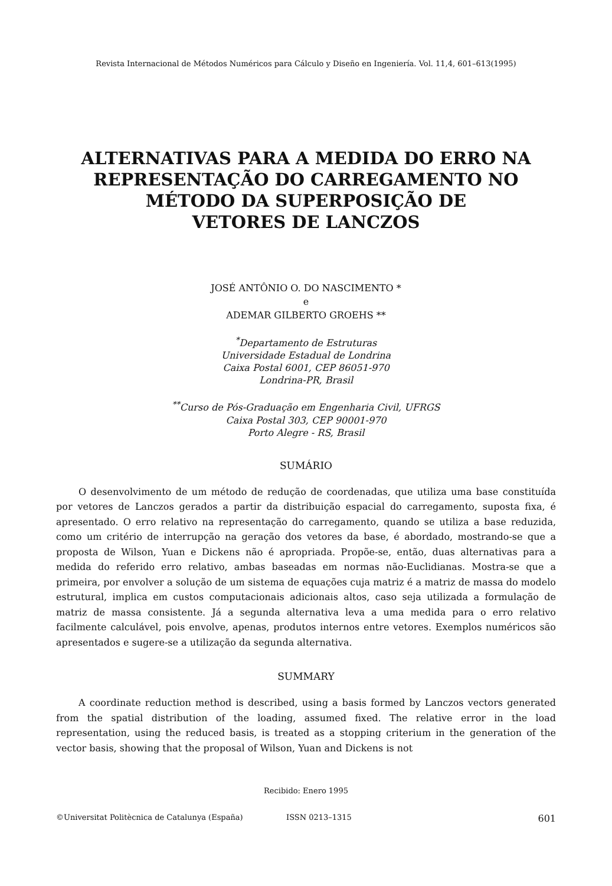Revista Internacional de Métodos Numéricos para Cálculo y Diseño en Ingeniería. Vol. 11,4, 601–613(1995)
ALTERNATIVAS PARA A MEDIDA DO ERRO NA
REPRESENTAÇÃO DO CARREGAMENTO NO
MÉTODO DA SUPERPOSIÇÃO DE
VETORES DE LANCZOS
JOSÉ ANTÔNIO O. DO NASCIMENTO *
e
ADEMAR GILBERTO GROEHS **
<sup>*</sup> Departamento de Estruturas
Universidade Estadual de Londrina
Caixa Postal 6001, CEP 86051-970
Londrina-PR, Brasil
<sup>**</sup> Curso de Pós-Graduação em Engenharia Civil, UFRGS
Caixa Postal 303, CEP 90001-970
Porto Alegre - RS, Brasil
SUMÁRIO
O desenvolvimento de um método de redução de coordenadas, que utiliza uma base constituída por vetores de Lanczos gerados a partir da distribuição espacial do carregamento, suposta fixa, é apresentado. O erro relativo na representação do carregamento, quando se utiliza a base reduzida, como um critério de interrupção na geração dos vetores da base, é abordado, mostrando-se que a proposta de Wilson, Yuan e Dickens não é apropriada. Propõe-se, então, duas alternativas para a medida do referido erro relativo, ambas baseadas em normas não-Euclidianas. Mostra-se que a primeira, por envolver a solução de um sistema de equações cuja matriz é a matriz de massa do modelo estrutural, implica em custos computacionais adicionais altos, caso seja utilizada a formulação de matriz de massa consistente. Já a segunda alternativa leva a uma medida para o erro relativo facilmente calculável, pois envolve, apenas, produtos internos entre vetores. Exemplos numéricos são apresentados e sugere-se a utilização da segunda alternativa.
SUMMARY
A coordinate reduction method is described, using a basis formed by Lanczos vectors generated from the spatial distribution of the loading, assumed fixed. The relative error in the load representation, using the reduced basis, is treated as a stopping criterium in the generation of the vector basis, showing that the proposal of Wilson, Yuan and Dickens is not
Recibido: Enero 1995
©Universitat Politècnica de Catalunya (España) ISSN 0213–1315 601